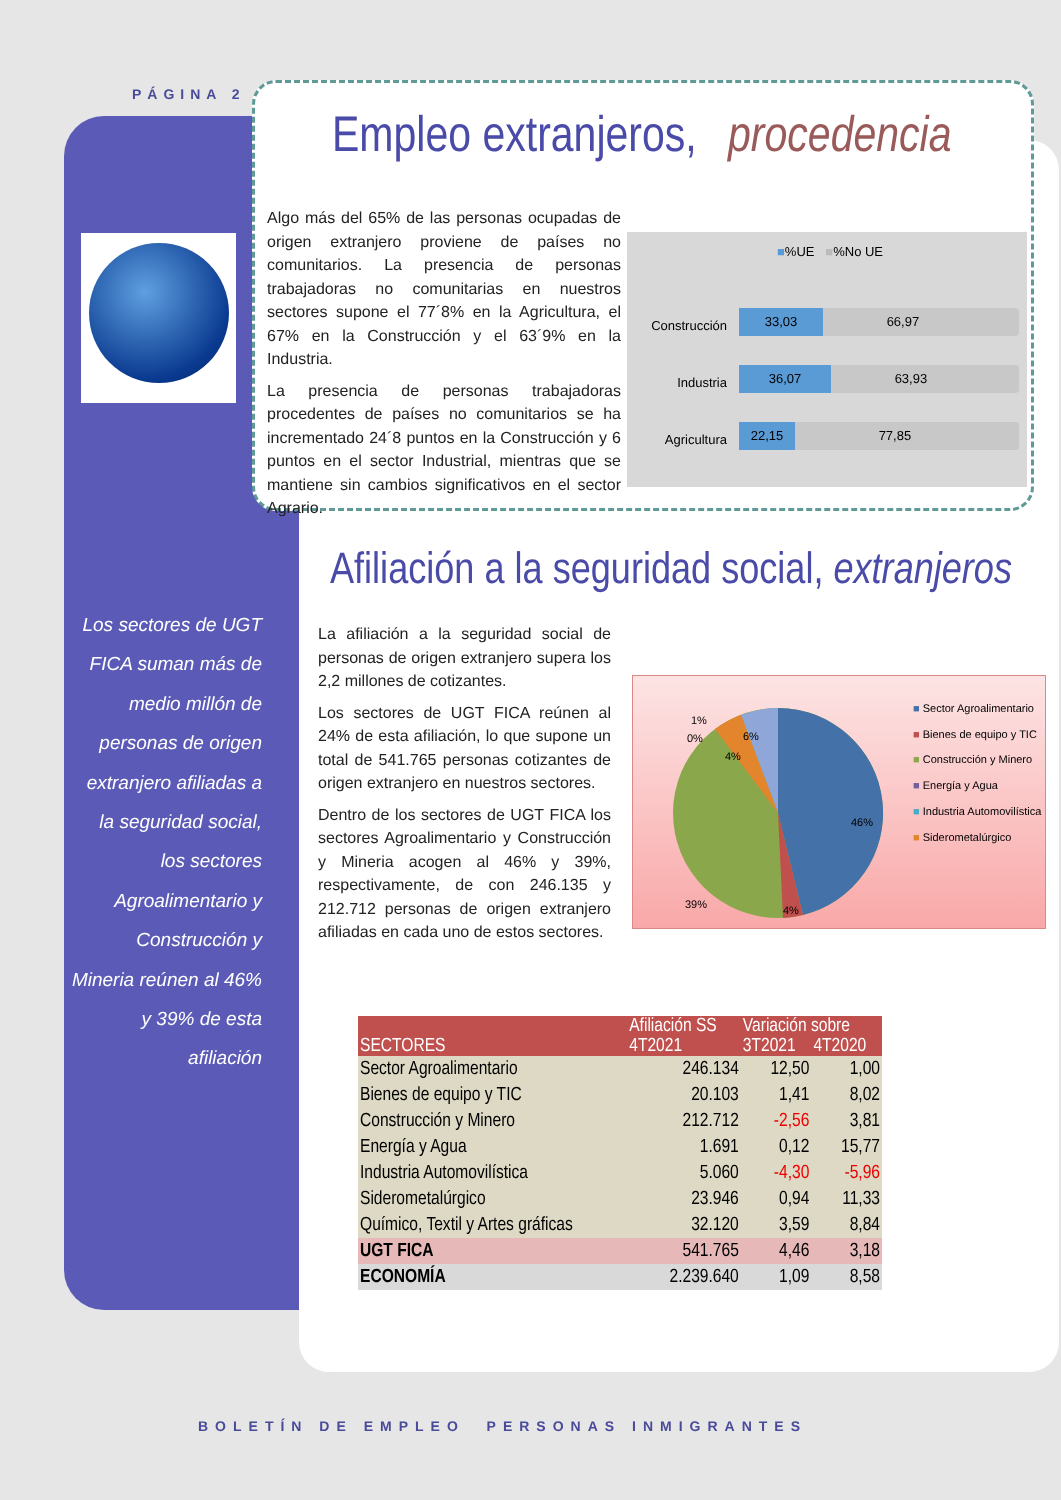PÁGINA 2
Empleo extranjeros, procedencia
Algo más del 65% de las personas ocupadas de origen extranjero proviene de países no comunitarios. La presencia de personas trabajadoras no comunitarias en nuestros sectores supone el 77´8% en la Agricultura, el 67% en la Construcción y el 63´9% en la Industria.
La presencia de personas trabajadoras procedentes de países no comunitarios se ha incrementado 24´8 puntos en la Construcción y 6 puntos en el sector Industrial, mientras que se mantiene sin cambios significativos en el sector Agrario.
■%UE ■%No UE
Construcción
33,03 66,97
Industria
36,07 63,93
Agricultura
22,15 77,85
Los sectores de UGT FICA suman más de medio millón de personas de origen extranjero afiliadas a la seguridad social, los sectores Agroalimentario y Construcción y Mineria reúnen al 46% y 39% de esta afiliación
Afiliación a la seguridad social, extranjeros
La afiliación a la seguridad social de personas de origen extranjero supera los 2,2 millones de cotizantes.
Los sectores de UGT FICA reúnen al 24% de esta afiliación, lo que supone un total de 541.765 personas cotizantes de origen extranjero en nuestros sectores.
Dentro de los sectores de UGT FICA los sectores Agroalimentario y Construcción y Mineria acogen al 46% y 39%, respectivamente, de con 246.135 y 212.712 personas de origen extranjero afiliadas en cada uno de estos sectores.
1%
0%
6%
4%
46%
39%
4%
■ Sector Agroalimentario
■ Bienes de equipo y TIC
■ Construcción y Minero
■ Energía y Agua
■ Industria Automovilística
■ Siderometalúrgico
| SECTORES | Afiliación SS | Variación sobre | |
| --- | --- | --- | --- |
| | 4T2021 | 3T2021 | 4T2020 |
| Sector Agroalimentario | 246.134 | 12,50 | 1,00 |
| Bienes de equipo y TIC | 20.103 | 1,41 | 8,02 |
| Construcción y Minero | 212.712 | -2,56 | 3,81 |
| Energía y Agua | 1.691 | 0,12 | 15,77 |
| Industria Automovilística | 5.060 | -4,30 | -5,96 |
| Siderometalúrgico | 23.946 | 0,94 | 11,33 |
| Químico, Textil y Artes gráficas | 32.120 | 3,59 | 8,84 |
| UGT FICA | 541.765 | 4,46 | 3,18 |
| ECONOMÍA | 2.239.640 | 1,09 | 8,58 |
BOLETÍN DE EMPLEO PERSONAS INMIGRANTES